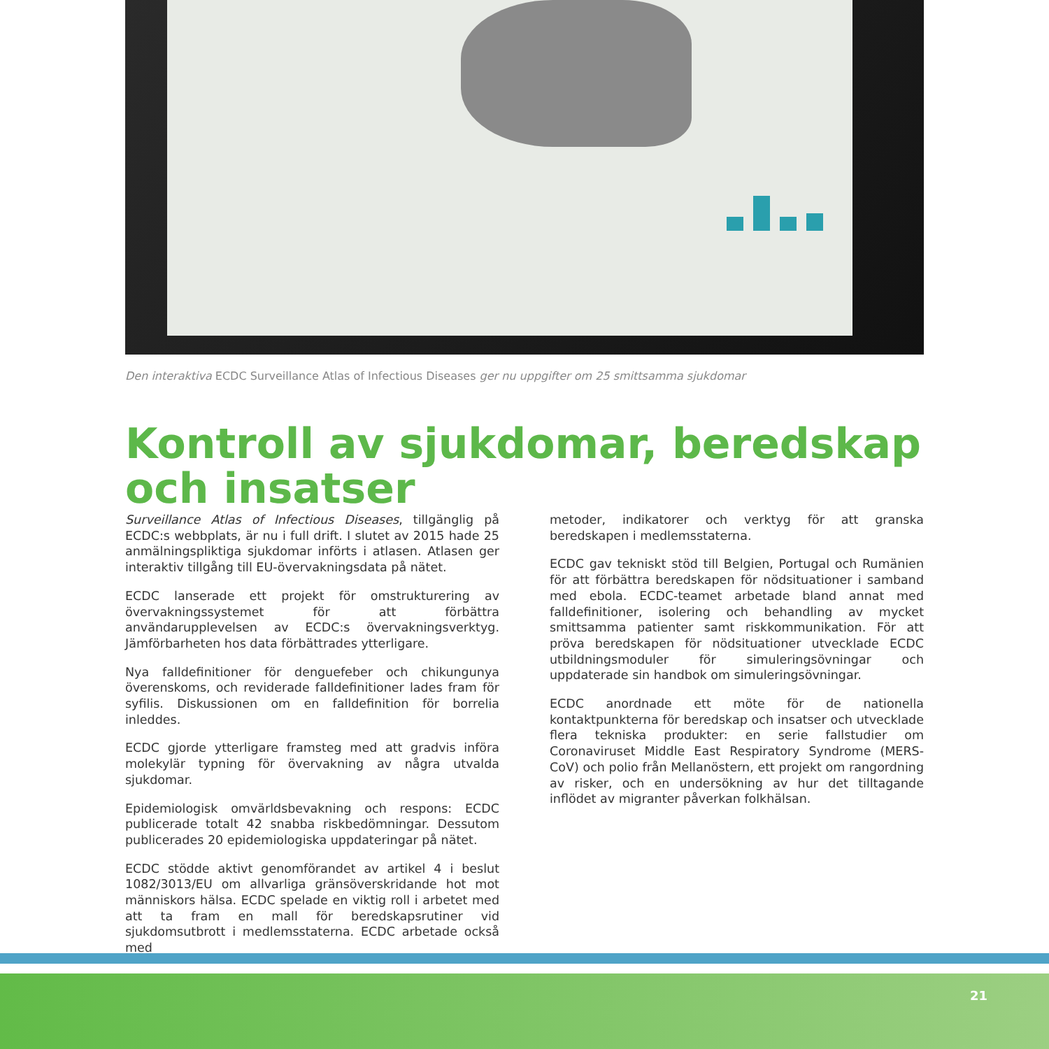Den interaktiva ECDC Surveillance Atlas of Infectious Diseases ger nu uppgifter om 25 smittsamma sjukdomar
Kontroll av sjukdomar, beredskap och insatser
Surveillance Atlas of Infectious Diseases, tillgänglig på ECDC:s webbplats, är nu i full drift. I slutet av 2015 hade 25 anmälningspliktiga sjukdomar införts i atlasen. Atlasen ger interaktiv tillgång till EU-övervakningsdata på nätet.
ECDC lanserade ett projekt för omstrukturering av övervakningssystemet för att förbättra användarupplevelsen av ECDC:s övervakningsverktyg. Jämförbarheten hos data förbättrades ytterligare.
Nya falldefinitioner för denguefeber och chikungunya överenskoms, och reviderade falldefinitioner lades fram för syfilis. Diskussionen om en falldefinition för borrelia inleddes.
ECDC gjorde ytterligare framsteg med att gradvis införa molekylär typning för övervakning av några utvalda sjukdomar.
Epidemiologisk omvärldsbevakning och respons: ECDC publicerade totalt 42 snabba riskbedömningar. Dessutom publicerades 20 epidemiologiska uppdateringar på nätet.
ECDC stödde aktivt genomförandet av artikel 4 i beslut 1082/3013/EU om allvarliga gränsöverskridande hot mot människors hälsa. ECDC spelade en viktig roll i arbetet med att ta fram en mall för beredskapsrutiner vid sjukdomsutbrott i medlemsstaterna. ECDC arbetade också med
metoder, indikatorer och verktyg för att granska beredskapen i medlemsstaterna.
ECDC gav tekniskt stöd till Belgien, Portugal och Rumänien för att förbättra beredskapen för nödsituationer i samband med ebola. ECDC-teamet arbetade bland annat med falldefinitioner, isolering och behandling av mycket smittsamma patienter samt riskkommunikation. För att pröva beredskapen för nödsituationer utvecklade ECDC utbildningsmoduler för simuleringsövningar och uppdaterade sin handbok om simuleringsövningar.
ECDC anordnade ett möte för de nationella kontaktpunkterna för beredskap och insatser och utvecklade flera tekniska produkter: en serie fallstudier om Coronaviruset Middle East Respiratory Syndrome (MERS-CoV) och polio från Mellanöstern, ett projekt om rangordning av risker, och en undersökning av hur det tilltagande inflödet av migranter påverkan folkhälsan.
21